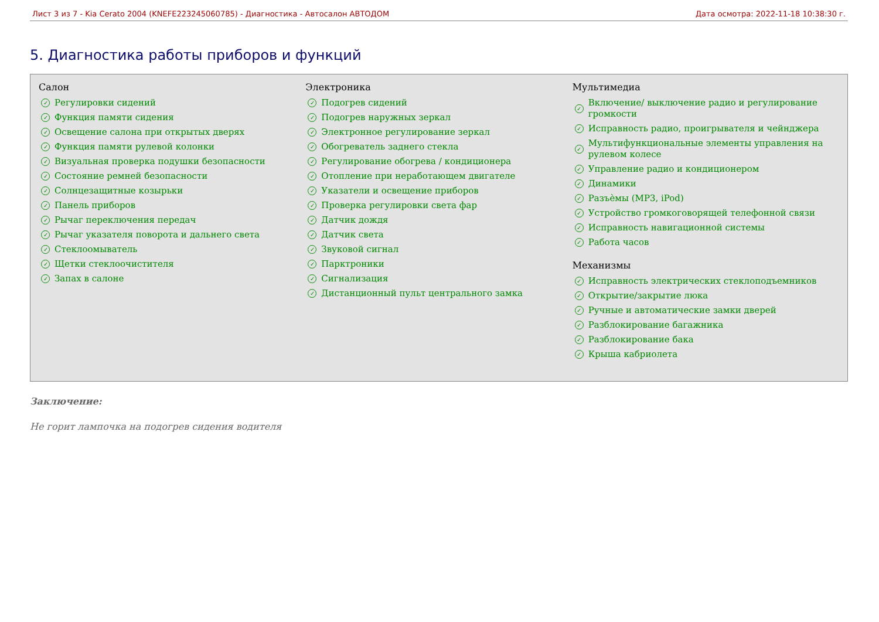Лист 3 из 7 - Kia Cerato 2004 (KNEFE223245060785) - Диагностика - Автосалон АВТОДОМ Дата осмотра: 2022-11-18 10:38:30 г.
5. Диагностика работы приборов и функций
Салон
✓ Регулировки сидений
✓ Функция памяти сидения
✓ Освещение салона при открытых дверях
✓ Функция памяти рулевой колонки
✓ Визуальная проверка подушки безопасности
✓ Состояние ремней безопасности
✓ Солнцезащитные козырьки
✓ Панель приборов
✓ Рычаг переключения передач
✓ Рычаг указателя поворота и дальнего света
✓ Стеклоомыватель
✓ Щетки стеклоочистителя
✓ Запах в салоне
Электроника
✓ Подогрев сидений
✓ Подогрев наружных зеркал
✓ Электронное регулирование зеркал
✓ Обогреватель заднего стекла
✓ Регулирование обогрева / кондиционера
✓ Отопление при неработающем двигателе
✓ Указатели и освещение приборов
✓ Проверка регулировки света фар
✓ Датчик дождя
✓ Датчик света
✓ Звуковой сигнал
✓ Парктроники
✓ Сигнализация
✓ Дистанционный пульт центрального замка
Мультимедиа
✓ Включение/ выключение радио и регулирование громкости
✓ Исправность радио, проигрывателя и чейнджера
✓ Мультифункциональные элементы управления на рулевом колесе
✓ Управление радио и кондиционером
✓ Динамики
✓ Разъѐмы (MP3, iPod)
✓ Устройство громкоговорящей телефонной связи
✓ Исправность навигационной системы
✓ Работа часов
Механизмы
✓ Исправность электрических стеклоподъемников
✓ Открытие/закрытие люка
✓ Ручные и автоматические замки дверей
✓ Разблокирование багажника
✓ Разблокирование бака
✓ Крыша кабриолета
Заключение:
Не горит лампочка на подогрев сидения водителя